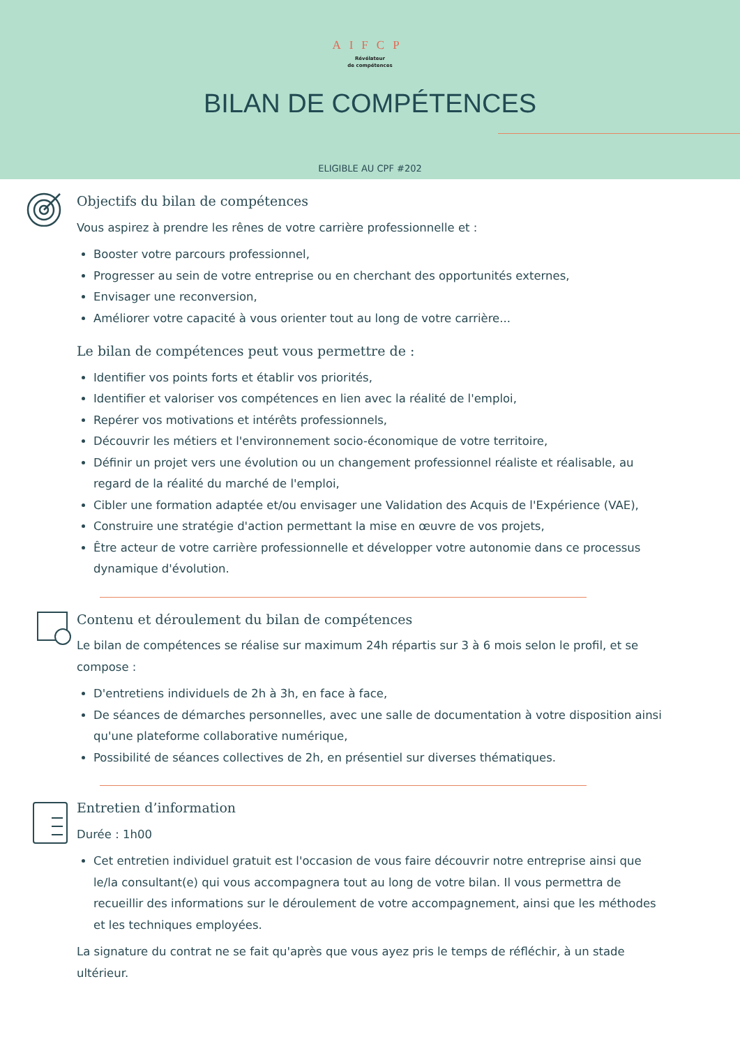AIFCP
Révélateur
de compétences
BILAN DE COMPÉTENCES
ELIGIBLE AU CPF #202
Objectifs du bilan de compétences
Vous aspirez à prendre les rênes de votre carrière professionnelle et :
Booster votre parcours professionnel,
Progresser au sein de votre entreprise ou en cherchant des opportunités externes,
Envisager une reconversion,
Améliorer votre capacité à vous orienter tout au long de votre carrière...
Le bilan de compétences peut vous permettre de :
Identifier vos points forts et établir vos priorités,
Identifier et valoriser vos compétences en lien avec la réalité de l'emploi,
Repérer vos motivations et intérêts professionnels,
Découvrir les métiers et l'environnement socio-économique de votre territoire,
Définir un projet vers une évolution ou un changement professionnel réaliste et réalisable, au regard de la réalité du marché de l'emploi,
Cibler une formation adaptée et/ou envisager une Validation des Acquis de l'Expérience (VAE),
Construire une stratégie d'action permettant la mise en œuvre de vos projets,
Être acteur de votre carrière professionnelle et développer votre autonomie dans ce processus dynamique d'évolution.
Contenu et déroulement du bilan de compétences
Le bilan de compétences se réalise sur maximum 24h répartis sur 3 à 6 mois selon le profil, et se compose :
D'entretiens individuels de 2h à 3h, en face à face,
De séances de démarches personnelles, avec une salle de documentation à votre disposition ainsi qu'une plateforme collaborative numérique,
Possibilité de séances collectives de 2h, en présentiel sur diverses thématiques.
Entretien d’information
Durée : 1h00
Cet entretien individuel gratuit est l'occasion de vous faire découvrir notre entreprise ainsi que le/la consultant(e) qui vous accompagnera tout au long de votre bilan. Il vous permettra de recueillir des informations sur le déroulement de votre accompagnement, ainsi que les méthodes et les techniques employées.
La signature du contrat ne se fait qu'après que vous ayez pris le temps de réfléchir, à un stade ultérieur.